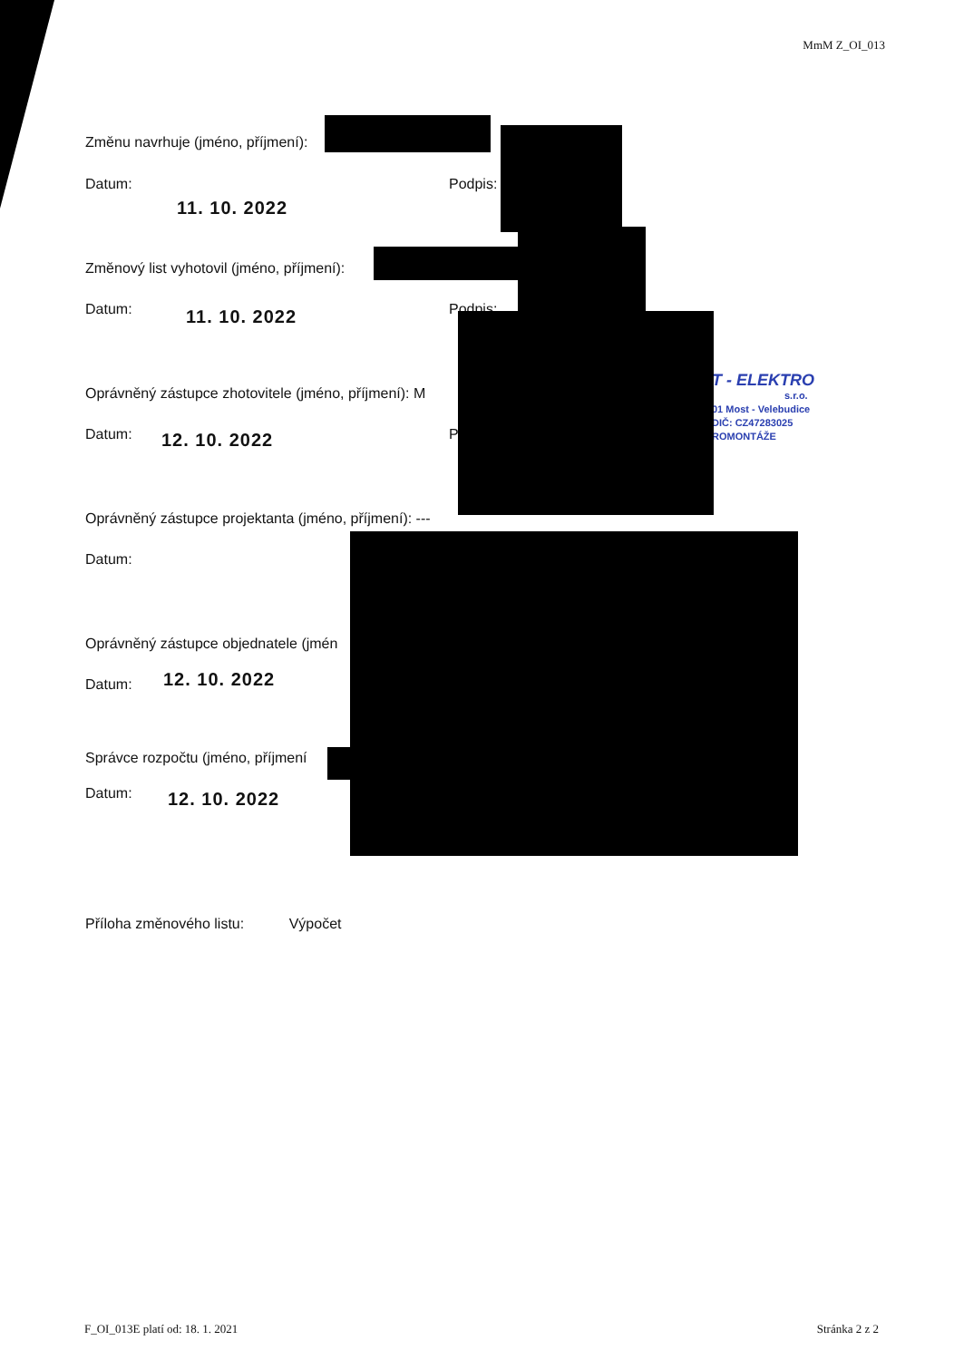MmM Z_OI_013
Změnu navrhuje (jméno, příjmení):
Datum: Podpis:
11. 10. 2022
Změnový list vyhotovil (jméno, příjmení):
Datum: Podpis:
11. 10. 2022
Oprávněný zástupce zhotovitele (jméno, příjmení): M
Datum: P
12. 10. 2022
T - ELEKTRO
s.r.o.
01 Most - Velebudice
DIČ: CZ47283025
ROMONTÁŽE
Oprávněný zástupce projektanta (jméno, příjmení): ---
Datum:
Oprávněný zástupce objednatele (jmén
Datum: 12. 10. 2022
Správce rozpočtu (jméno, příjmení
Datum: 12. 10. 2022
Příloha změnového listu: Výpočet
F_OI_013E platí od: 18. 1. 2021
Stránka 2 z 2